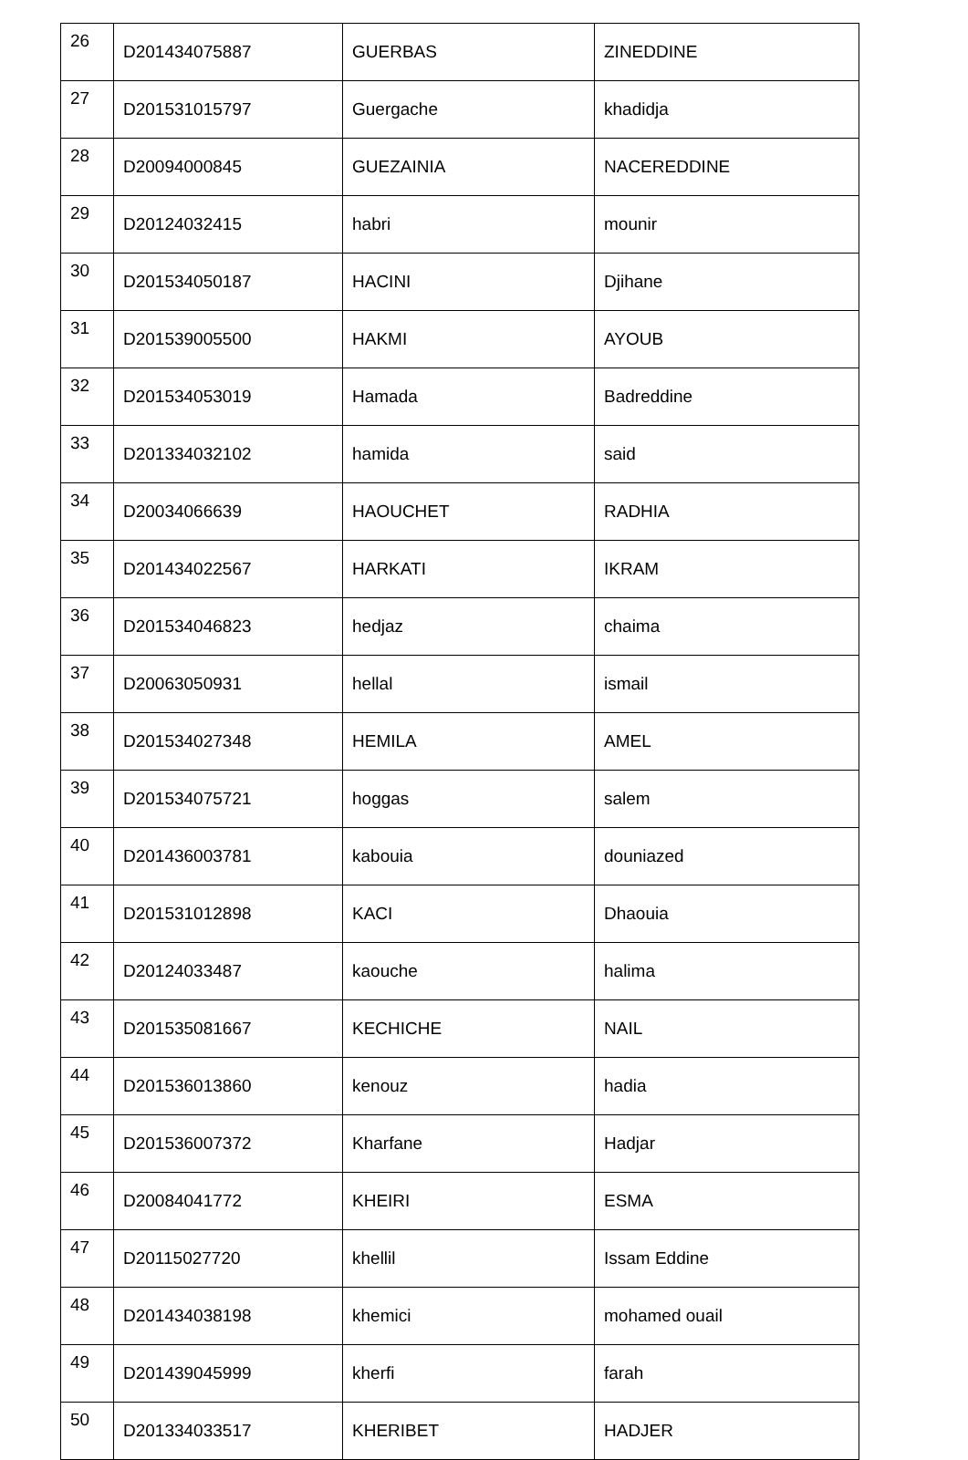| 26 | D201434075887 | GUERBAS | ZINEDDINE |
| 27 | D201531015797 | Guergache | khadidja |
| 28 | D20094000845 | GUEZAINIA | NACEREDDINE |
| 29 | D20124032415 | habri | mounir |
| 30 | D201534050187 | HACINI | Djihane |
| 31 | D201539005500 | HAKMI | AYOUB |
| 32 | D201534053019 | Hamada | Badreddine |
| 33 | D201334032102 | hamida | said |
| 34 | D20034066639 | HAOUCHET | RADHIA |
| 35 | D201434022567 | HARKATI | IKRAM |
| 36 | D201534046823 | hedjaz | chaima |
| 37 | D20063050931 | hellal | ismail |
| 38 | D201534027348 | HEMILA | AMEL |
| 39 | D201534075721 | hoggas | salem |
| 40 | D201436003781 | kabouia | douniazed |
| 41 | D201531012898 | KACI | Dhaouia |
| 42 | D20124033487 | kaouche | halima |
| 43 | D201535081667 | KECHICHE | NAIL |
| 44 | D201536013860 | kenouz | hadia |
| 45 | D201536007372 | Kharfane | Hadjar |
| 46 | D20084041772 | KHEIRI | ESMA |
| 47 | D20115027720 | khellil | Issam Eddine |
| 48 | D201434038198 | khemici | mohamed ouail |
| 49 | D201439045999 | kherfi | farah |
| 50 | D201334033517 | KHERIBET | HADJER |